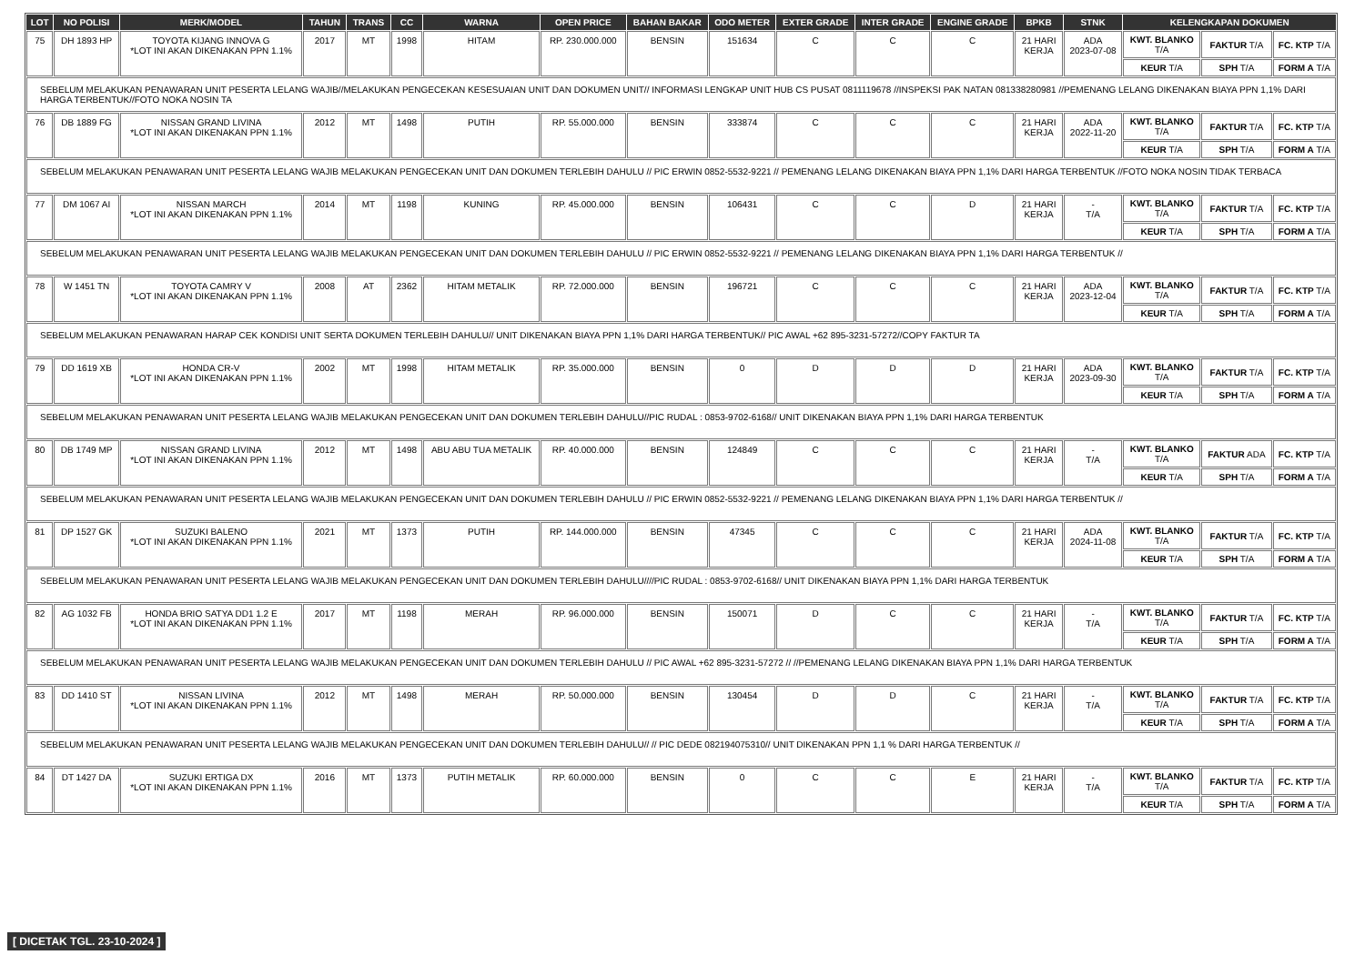| LOT | NO POLISI | MERK/MODEL | TAHUN | TRANS | CC | WARNA | OPEN PRICE | BAHAN BAKAR | ODO METER | EXTER GRADE | INTER GRADE | ENGINE GRADE | BPKB | STNK | KELENGKAPAN DOKUMEN | | |
| --- | --- | --- | --- | --- | --- | --- | --- | --- | --- | --- | --- | --- | --- | --- | --- | --- | --- |
| 75 | DH 1893 HP | TOYOTA KIJANG INNOVA G *LOT INI AKAN DIKENAKAN PPN 1.1% | 2017 | MT | 1998 | HITAM | RP. 230.000.000 | BENSIN | 151634 | C | C | C | 21 HARI KERJA | ADA 2023-07-08 | KWT. BLANKO T/A | FAKTUR T/A | FC. KTP T/A |
| | | | | | | | | | | | | | | | KEUR T/A | SPH T/A | FORM A T/A |
| SEBELUM MELAKUKAN PENAWARAN UNIT PESERTA LELANG WAJIB//MELAKUKAN PENGECEKAN KESESUAIAN UNIT DAN DOKUMEN UNIT// INFORMASI LENGKAP UNIT HUB CS PUSAT 0811119678 //INSPEKSI PAK NATAN 081338280981 //PEMENANG LELANG DIKENAKAN BIAYA PPN 1,1% DARI HARGA TERBENTUK//FOTO NOKA NOSIN TA | | | | | | | | | | | | | | | | | |
| 76 | DB 1889 FG | NISSAN GRAND LIVINA *LOT INI AKAN DIKENAKAN PPN 1.1% | 2012 | MT | 1498 | PUTIH | RP. 55.000.000 | BENSIN | 333874 | C | C | C | 21 HARI KERJA | ADA 2022-11-20 | KWT. BLANKO T/A | FAKTUR T/A | FC. KTP T/A |
| | | | | | | | | | | | | | | | KEUR T/A | SPH T/A | FORM A T/A |
| SEBELUM MELAKUKAN PENAWARAN UNIT PESERTA LELANG WAJIB MELAKUKAN PENGECEKAN UNIT DAN DOKUMEN TERLEBIH DAHULU // PIC ERWIN 0852-5532-9221 // PEMENANG LELANG DIKENAKAN BIAYA PPN 1,1% DARI HARGA TERBENTUK //FOTO NOKA NOSIN TIDAK TERBACA | | | | | | | | | | | | | | | | | |
| 77 | DM 1067 AI | NISSAN MARCH *LOT INI AKAN DIKENAKAN PPN 1.1% | 2014 | MT | 1198 | KUNING | RP. 45.000.000 | BENSIN | 106431 | C | C | D | 21 HARI KERJA | - T/A | KWT. BLANKO T/A | FAKTUR T/A | FC. KTP T/A |
| | | | | | | | | | | | | | | | KEUR T/A | SPH T/A | FORM A T/A |
| SEBELUM MELAKUKAN PENAWARAN UNIT PESERTA LELANG WAJIB MELAKUKAN PENGECEKAN UNIT DAN DOKUMEN TERLEBIH DAHULU // PIC ERWIN 0852-5532-9221 // PEMENANG LELANG DIKENAKAN BIAYA PPN 1,1% DARI HARGA TERBENTUK // | | | | | | | | | | | | | | | | | |
| 78 | W 1451 TN | TOYOTA CAMRY V *LOT INI AKAN DIKENAKAN PPN 1.1% | 2008 | AT | 2362 | HITAM METALIK | RP. 72.000.000 | BENSIN | 196721 | C | C | C | 21 HARI KERJA | ADA 2023-12-04 | KWT. BLANKO T/A | FAKTUR T/A | FC. KTP T/A |
| | | | | | | | | | | | | | | | KEUR T/A | SPH T/A | FORM A T/A |
| SEBELUM MELAKUKAN PENAWARAN HARAP CEK KONDISI UNIT SERTA DOKUMEN TERLEBIH DAHULU// UNIT DIKENAKAN BIAYA PPN 1,1% DARI HARGA TERBENTUK// PIC AWAL +62 895-3231-57272//COPY FAKTUR TA | | | | | | | | | | | | | | | | | |
| 79 | DD 1619 XB | HONDA CR-V *LOT INI AKAN DIKENAKAN PPN 1.1% | 2002 | MT | 1998 | HITAM METALIK | RP. 35.000.000 | BENSIN | 0 | D | D | D | 21 HARI KERJA | ADA 2023-09-30 | KWT. BLANKO T/A | FAKTUR T/A | FC. KTP T/A |
| | | | | | | | | | | | | | | | KEUR T/A | SPH T/A | FORM A T/A |
| SEBELUM MELAKUKAN PENAWARAN UNIT PESERTA LELANG WAJIB MELAKUKAN PENGECEKAN UNIT DAN DOKUMEN TERLEBIH DAHULU//PIC RUDAL : 0853-9702-6168// UNIT DIKENAKAN BIAYA PPN 1,1% DARI HARGA TERBENTUK | | | | | | | | | | | | | | | | | |
| 80 | DB 1749 MP | NISSAN GRAND LIVINA *LOT INI AKAN DIKENAKAN PPN 1.1% | 2012 | MT | 1498 | ABU ABU TUA METALIK | RP. 40.000.000 | BENSIN | 124849 | C | C | C | 21 HARI KERJA | - T/A | KWT. BLANKO T/A | FAKTUR ADA | FC. KTP T/A |
| | | | | | | | | | | | | | | | KEUR T/A | SPH T/A | FORM A T/A |
| SEBELUM MELAKUKAN PENAWARAN UNIT PESERTA LELANG WAJIB MELAKUKAN PENGECEKAN UNIT DAN DOKUMEN TERLEBIH DAHULU // PIC ERWIN 0852-5532-9221 // PEMENANG LELANG DIKENAKAN BIAYA PPN 1,1% DARI HARGA TERBENTUK // | | | | | | | | | | | | | | | | | |
| 81 | DP 1527 GK | SUZUKI BALENO *LOT INI AKAN DIKENAKAN PPN 1.1% | 2021 | MT | 1373 | PUTIH | RP. 144.000.000 | BENSIN | 47345 | C | C | C | 21 HARI KERJA | ADA 2024-11-08 | KWT. BLANKO T/A | FAKTUR T/A | FC. KTP T/A |
| | | | | | | | | | | | | | | | KEUR T/A | SPH T/A | FORM A T/A |
| SEBELUM MELAKUKAN PENAWARAN UNIT PESERTA LELANG WAJIB MELAKUKAN PENGECEKAN UNIT DAN DOKUMEN TERLEBIH DAHULU////PIC RUDAL : 0853-9702-6168// UNIT DIKENAKAN BIAYA PPN 1,1% DARI HARGA TERBENTUK | | | | | | | | | | | | | | | | | |
| 82 | AG 1032 FB | HONDA BRIO SATYA DD1 1.2 E *LOT INI AKAN DIKENAKAN PPN 1.1% | 2017 | MT | 1198 | MERAH | RP. 96.000.000 | BENSIN | 150071 | D | C | C | 21 HARI KERJA | - T/A | KWT. BLANKO T/A | FAKTUR T/A | FC. KTP T/A |
| | | | | | | | | | | | | | | | KEUR T/A | SPH T/A | FORM A T/A |
| SEBELUM MELAKUKAN PENAWARAN UNIT PESERTA LELANG WAJIB MELAKUKAN PENGECEKAN UNIT DAN DOKUMEN TERLEBIH DAHULU // PIC AWAL +62 895-3231-57272 // //PEMENANG LELANG DIKENAKAN BIAYA PPN 1,1% DARI HARGA TERBENTUK | | | | | | | | | | | | | | | | | |
| 83 | DD 1410 ST | NISSAN LIVINA *LOT INI AKAN DIKENAKAN PPN 1.1% | 2012 | MT | 1498 | MERAH | RP. 50.000.000 | BENSIN | 130454 | D | D | C | 21 HARI KERJA | - T/A | KWT. BLANKO T/A | FAKTUR T/A | FC. KTP T/A |
| | | | | | | | | | | | | | | | KEUR T/A | SPH T/A | FORM A T/A |
| SEBELUM MELAKUKAN PENAWARAN UNIT PESERTA LELANG WAJIB MELAKUKAN PENGECEKAN UNIT DAN DOKUMEN TERLEBIH DAHULU// // PIC DEDE 082194075310// UNIT DIKENAKAN PPN 1,1 % DARI HARGA TERBENTUK // | | | | | | | | | | | | | | | | | |
| 84 | DT 1427 DA | SUZUKI ERTIGA DX *LOT INI AKAN DIKENAKAN PPN 1.1% | 2016 | MT | 1373 | PUTIH METALIK | RP. 60.000.000 | BENSIN | 0 | C | C | E | 21 HARI KERJA | - T/A | KWT. BLANKO T/A | FAKTUR T/A | FC. KTP T/A |
| | | | | | | | | | | | | | | | KEUR T/A | SPH T/A | FORM A T/A |
[ DICETAK TGL. 23-10-2024 ]